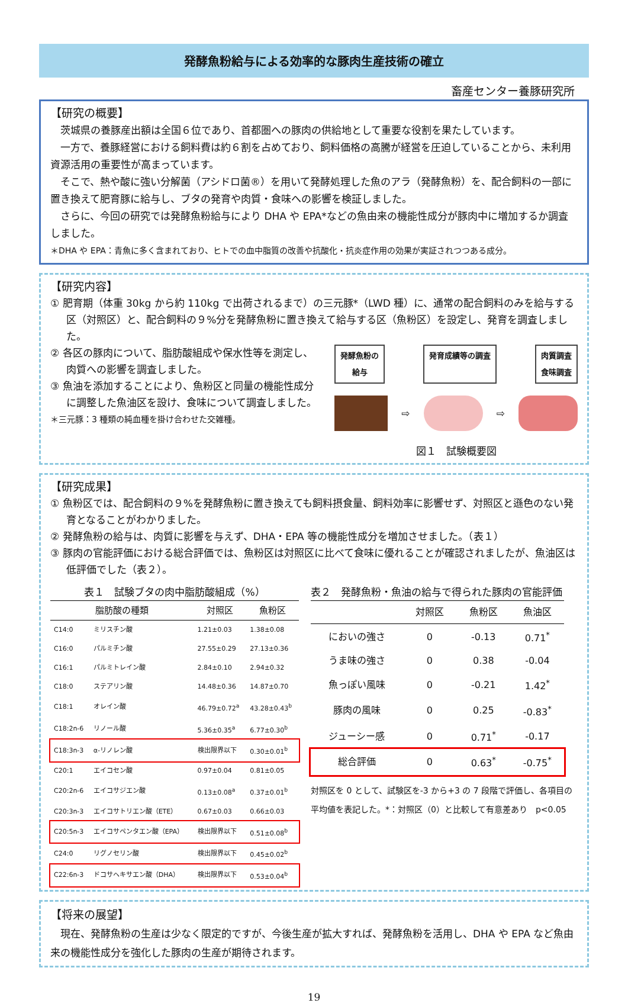発酵魚粉給与による効率的な豚肉生産技術の確立
畜産センター養豚研究所
【研究の概要】
茨城県の養豚産出額は全国６位であり、首都圏への豚肉の供給地として重要な役割を果たしています。
一方で、養豚経営における飼料費は約６割を占めており、飼料価格の高騰が経営を圧迫していることから、未利用資源活用の重要性が高まっています。
そこで、熱や酸に強い分解菌（アシドロ菌®）を用いて発酵処理した魚のアラ（発酵魚粉）を、配合飼料の一部に置き換えて肥育豚に給与し、ブタの発育や肉質・食味への影響を検証しました。
さらに、今回の研究では発酵魚粉給与により DHA や EPA*などの魚由来の機能性成分が豚肉中に増加するか調査しました。
＊DHA や EPA：青魚に多く含まれており、ヒトでの血中脂質の改善や抗酸化・抗炎症作用の効果が実証されつつある成分。
【研究内容】
① 肥育期（体重 30kg から約 110kg で出荷されるまで）の三元豚*（LWD 種）に、通常の配合飼料のみを給与する区（対照区）と、配合飼料の９%分を発酵魚粉に置き換えて給与する区（魚粉区）を設定し、発育を調査しました。
② 各区の豚肉について、脂肪酸組成や保水性等を測定し、肉質への影響を調査しました。
③ 魚油を添加することにより、魚粉区と同量の機能性成分に調整した魚油区を設け、食味について調査しました。
＊三元豚：3 種類の純血種を掛け合わせた交雑種。
発酵魚粉の
給与
発育成績等の調査 肉質調査
食味調査
⇨ ⇨
図１　試験概要図
【研究成果】
① 魚粉区では、配合飼料の９%を発酵魚粉に置き換えても飼料摂食量、飼料効率に影響せず、対照区と遜色のない発育となることがわかりました。
② 発酵魚粉の給与は、肉質に影響を与えず、DHA・EPA 等の機能性成分を増加させました。（表１）
③ 豚肉の官能評価における総合評価では、魚粉区は対照区に比べて食味に優れることが確認されましたが、魚油区は低評価でした（表２）。
表１　試験ブタの肉中脂肪酸組成（%）
| 脂肪酸の種類 | | 対照区 | 魚粉区 |
| --- | --- | --- | --- |
| C14:0 | ミリスチン酸 | 1.21±0.03 | 1.38±0.08 |
| C16:0 | パルミチン酸 | 27.55±0.29 | 27.13±0.36 |
| C16:1 | パルミトレイン酸 | 2.84±0.10 | 2.94±0.32 |
| C18:0 | ステアリン酸 | 14.48±0.36 | 14.87±0.70 |
| C18:1 | オレイン酸 | 46.79±0.72<sup>a</sup> | 43.28±0.43<sup>b</sup> |
| C18:2n-6 | リノール酸 | 5.36±0.35<sup>a</sup> | 6.77±0.30<sup>b</sup> |
| C18:3n-3 | α-リノレン酸 | 検出限界以下 | 0.30±0.01<sup>b</sup> |
| C20:1 | エイコセン酸 | 0.97±0.04 | 0.81±0.05 |
| C20:2n-6 | エイコサジエン酸 | 0.13±0.08<sup>a</sup> | 0.37±0.01<sup>b</sup> |
| C20:3n-3 | エイコサトリエン酸（ETE） | 0.67±0.03 | 0.66±0.03 |
| C20:5n-3 | エイコサペンタエン酸（EPA） | 検出限界以下 | 0.51±0.08<sup>b</sup> |
| C24:0 | リグノセリン酸 | 検出限界以下 | 0.45±0.02<sup>b</sup> |
| C22:6n-3 | ドコサヘキサエン酸（DHA） | 検出限界以下 | 0.53±0.04<sup>b</sup> |
表２　発酵魚粉・魚油の給与で得られた豚肉の官能評価
| | 対照区 | 魚粉区 | 魚油区 |
| --- | --- | --- | --- |
| においの強さ | 0 | -0.13 | 0.71<sup>*</sup> |
| うま味の強さ | 0 | 0.38 | -0.04 |
| 魚っぽい風味 | 0 | -0.21 | 1.42<sup>*</sup> |
| 豚肉の風味 | 0 | 0.25 | -0.83<sup>*</sup> |
| ジューシー感 | 0 | 0.71<sup>*</sup> | -0.17 |
| 総合評価 | 0 | 0.63<sup>*</sup> | -0.75<sup>*</sup> |
対照区を 0 として、試験区を-3 から+3 の 7 段階で評価し、各項目の平均値を表記した。*：対照区（0）と比較して有意差あり　p<0.05
【将来の展望】
現在、発酵魚粉の生産は少なく限定的ですが、今後生産が拡大すれば、発酵魚粉を活用し、DHA や EPA など魚由来の機能性成分を強化した豚肉の生産が期待されます。
19